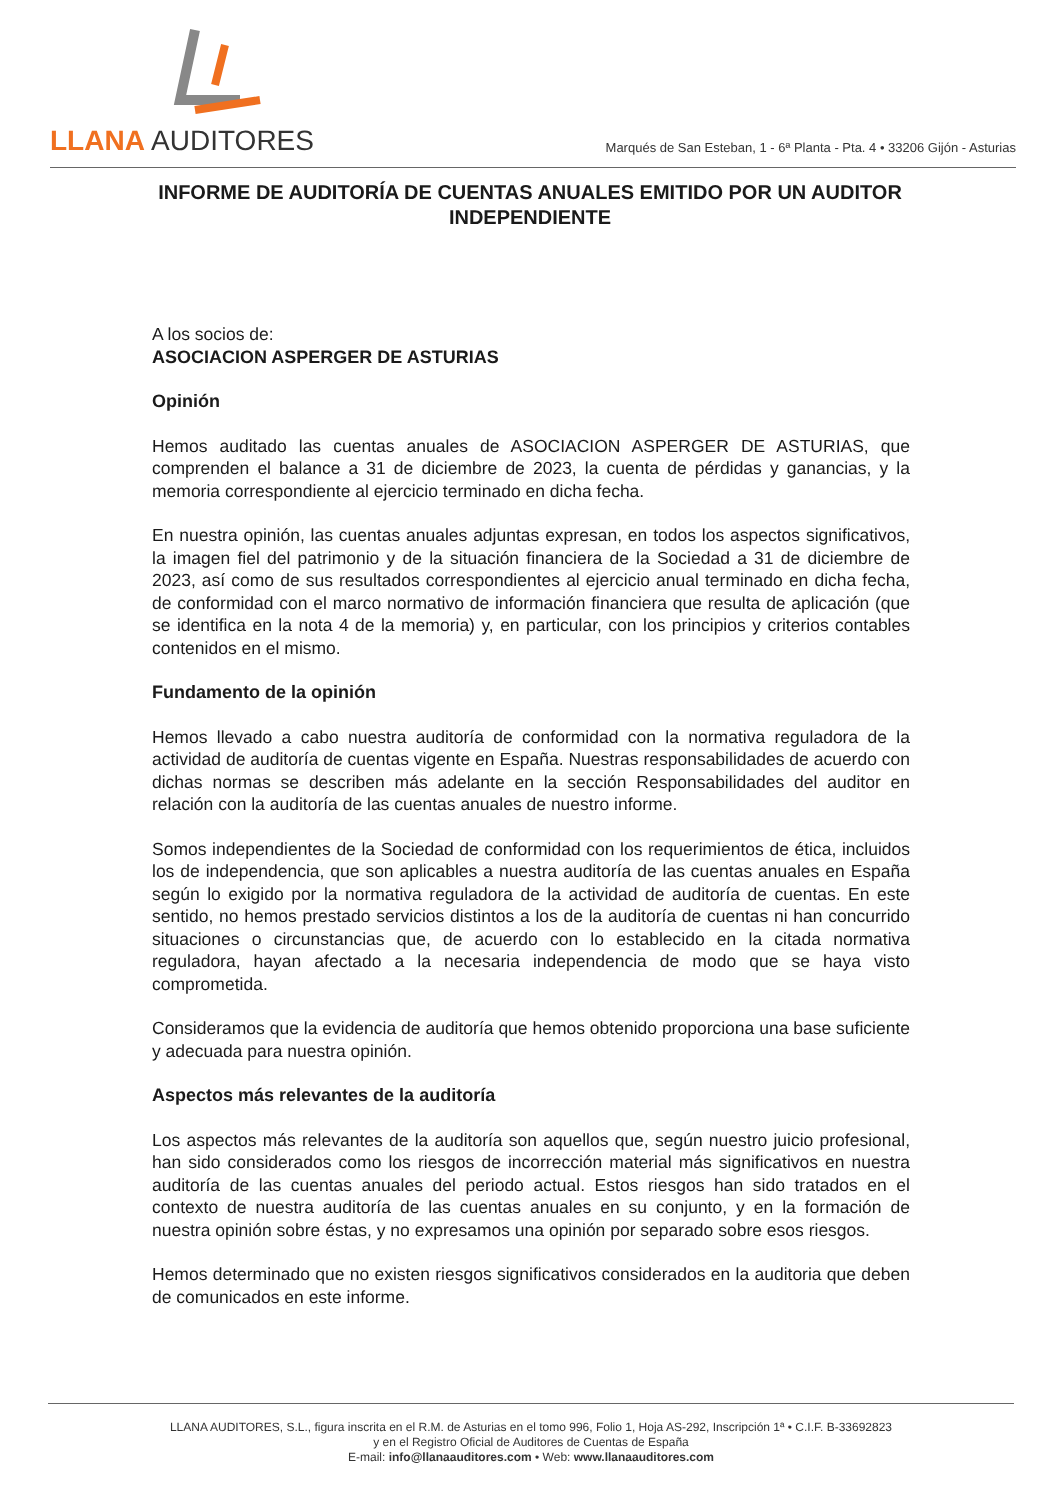LLANA AUDITORES
Marqués de San Esteban, 1 - 6ª Planta - Pta. 4 • 33206 Gijón - Asturias
INFORME DE AUDITORÍA DE CUENTAS ANUALES EMITIDO POR UN AUDITOR INDEPENDIENTE
A los socios de:
ASOCIACION ASPERGER DE ASTURIAS
Opinión
Hemos auditado las cuentas anuales de ASOCIACION ASPERGER DE ASTURIAS, que comprenden el balance a 31 de diciembre de 2023, la cuenta de pérdidas y ganancias, y la memoria correspondiente al ejercicio terminado en dicha fecha.
En nuestra opinión, las cuentas anuales adjuntas expresan, en todos los aspectos significativos, la imagen fiel del patrimonio y de la situación financiera de la Sociedad a 31 de diciembre de 2023, así como de sus resultados correspondientes al ejercicio anual terminado en dicha fecha, de conformidad con el marco normativo de información financiera que resulta de aplicación (que se identifica en la nota 4 de la memoria) y, en particular, con los principios y criterios contables contenidos en el mismo.
Fundamento de la opinión
Hemos llevado a cabo nuestra auditoría de conformidad con la normativa reguladora de la actividad de auditoría de cuentas vigente en España. Nuestras responsabilidades de acuerdo con dichas normas se describen más adelante en la sección Responsabilidades del auditor en relación con la auditoría de las cuentas anuales de nuestro informe.
Somos independientes de la Sociedad de conformidad con los requerimientos de ética, incluidos los de independencia, que son aplicables a nuestra auditoría de las cuentas anuales en España según lo exigido por la normativa reguladora de la actividad de auditoría de cuentas. En este sentido, no hemos prestado servicios distintos a los de la auditoría de cuentas ni han concurrido situaciones o circunstancias que, de acuerdo con lo establecido en la citada normativa reguladora, hayan afectado a la necesaria independencia de modo que se haya visto comprometida.
Consideramos que la evidencia de auditoría que hemos obtenido proporciona una base suficiente y adecuada para nuestra opinión.
Aspectos más relevantes de la auditoría
Los aspectos más relevantes de la auditoría son aquellos que, según nuestro juicio profesional, han sido considerados como los riesgos de incorrección material más significativos en nuestra auditoría de las cuentas anuales del periodo actual. Estos riesgos han sido tratados en el contexto de nuestra auditoría de las cuentas anuales en su conjunto, y en la formación de nuestra opinión sobre éstas, y no expresamos una opinión por separado sobre esos riesgos.
Hemos determinado que no existen riesgos significativos considerados en la auditoria que deben de comunicados en este informe.
LLANA AUDITORES, S.L., figura inscrita en el R.M. de Asturias en el tomo 996, Folio 1, Hoja AS-292, Inscripción 1ª • C.I.F. B-33692823
y en el Registro Oficial de Auditores de Cuentas de España
E-mail: info@llanaauditores.com • Web: www.llanaauditores.com